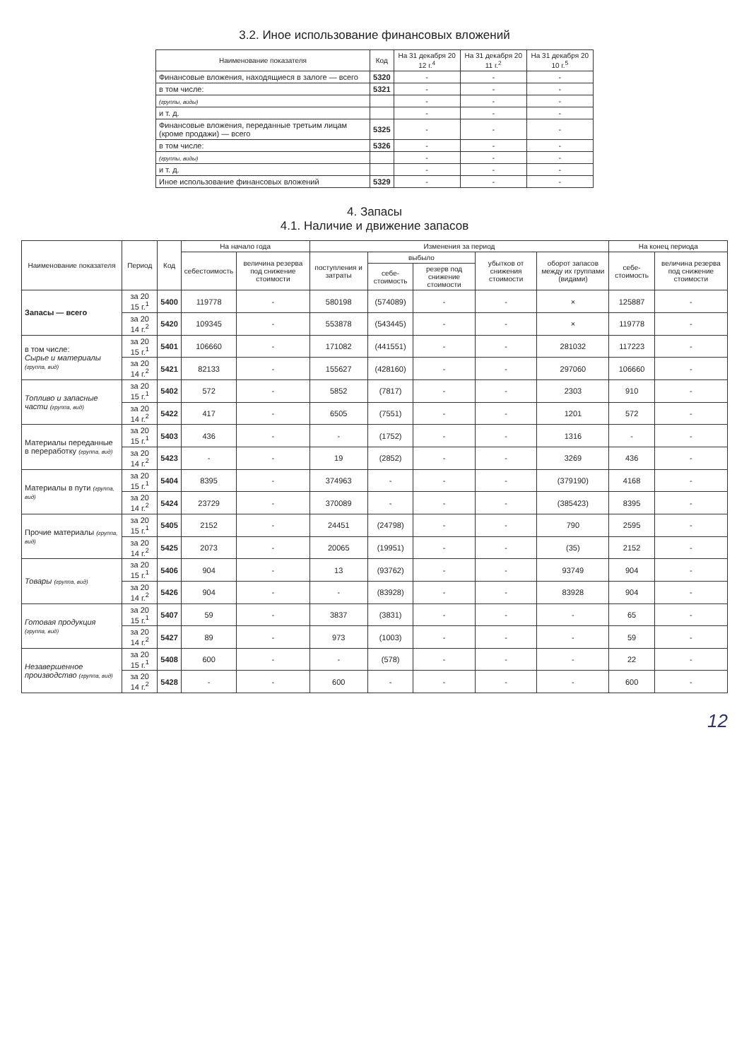3.2. Иное использование финансовых вложений
| Наименование показателя | Код | На 31 декабря 20 12 г.<sup>4</sup> | На 31 декабря 20 11 г.<sup>2</sup> | На 31 декабря 20 10 г.<sup>5</sup> |
| --- | --- | --- | --- | --- |
| Финансовые вложения, находящиеся в залоге — всего | 5320 | - | - | - |
| в том числе: | 5321 | - | - | - |
| (группы, виды) | | - | - | - |
| и т. д. | | - | - | - |
| Финансовые вложения, переданные третьим лицам (кроме продажи) — всего | 5325 | - | - | - |
| в том числе: | 5326 | - | - | - |
| (группы, виды) | | - | - | - |
| и т. д. | | - | - | - |
| Иное использование финансовых вложений | 5329 | - | - | - |
4. Запасы
4.1. Наличие и движение запасов
| Наименование показателя | Период | Код | На начало года | | Изменения за период | | | | | На конец периода | |
| --- | --- | --- | --- | --- | --- | --- | --- | --- | --- | --- | --- |
| | | | себестоимость | величина резерва под снижение стоимости | поступления и затраты | выбыло | | убытков от снижения стоимости | оборот запасов между их группами (видами) | себе-стоимость | величина резерва под снижение стоимости |
| | | | | | | себе-стоимость | резерв под снижение стоимости | | | | |
| Запасы — всего | за 20 15 г.<sup>1</sup> | 5400 | 119778 | - | 580198 | (574089) | - | - | × | 125887 | - |
| | за 20 14 г.<sup>2</sup> | 5420 | 109345 | - | 553878 | (543445) | - | - | × | 119778 | - |
| в том числе: Сырье и материалы (группа, вид) | за 20 15 г.<sup>1</sup> | 5401 | 106660 | - | 171082 | (441551) | - | - | 281032 | 117223 | - |
| | за 20 14 г.<sup>2</sup> | 5421 | 82133 | - | 155627 | (428160) | - | - | 297060 | 106660 | - |
| Топливо и запасные части (группа, вид) | за 20 15 г.<sup>1</sup> | 5402 | 572 | - | 5852 | (7817) | - | - | 2303 | 910 | - |
| | за 20 14 г.<sup>2</sup> | 5422 | 417 | - | 6505 | (7551) | - | - | 1201 | 572 | - |
| Материалы переданные в переработку (группа, вид) | за 20 15 г.<sup>1</sup> | 5403 | 436 | - | - | (1752) | - | - | 1316 | - | - |
| | за 20 14 г.<sup>2</sup> | 5423 | - | - | 19 | (2852) | - | - | 3269 | 436 | - |
| Материалы в пути (группа, вид) | за 20 15 г.<sup>1</sup> | 5404 | 8395 | - | 374963 | - | - | - | (379190) | 4168 | - |
| | за 20 14 г.<sup>2</sup> | 5424 | 23729 | - | 370089 | - | - | - | (385423) | 8395 | - |
| Прочие материалы (группа, вид) | за 20 15 г.<sup>1</sup> | 5405 | 2152 | - | 24451 | (24798) | - | - | 790 | 2595 | - |
| | за 20 14 г.<sup>2</sup> | 5425 | 2073 | - | 20065 | (19951) | - | - | (35) | 2152 | - |
| Товары (группа, вид) | за 20 15 г.<sup>1</sup> | 5406 | 904 | - | 13 | (93762) | - | - | 93749 | 904 | - |
| | за 20 14 г.<sup>2</sup> | 5426 | 904 | - | - | (83928) | - | - | 83928 | 904 | - |
| Готовая продукция (группа, вид) | за 20 15 г.<sup>1</sup> | 5407 | 59 | - | 3837 | (3831) | - | - | - | 65 | - |
| | за 20 14 г.<sup>2</sup> | 5427 | 89 | - | 973 | (1003) | - | - | - | 59 | - |
| Незавершенное производство (группа, вид) | за 20 15 г.<sup>1</sup> | 5408 | 600 | - | - | (578) | - | - | - | 22 | - |
| | за 20 14 г.<sup>2</sup> | 5428 | - | - | 600 | - | - | - | - | 600 | - |
12